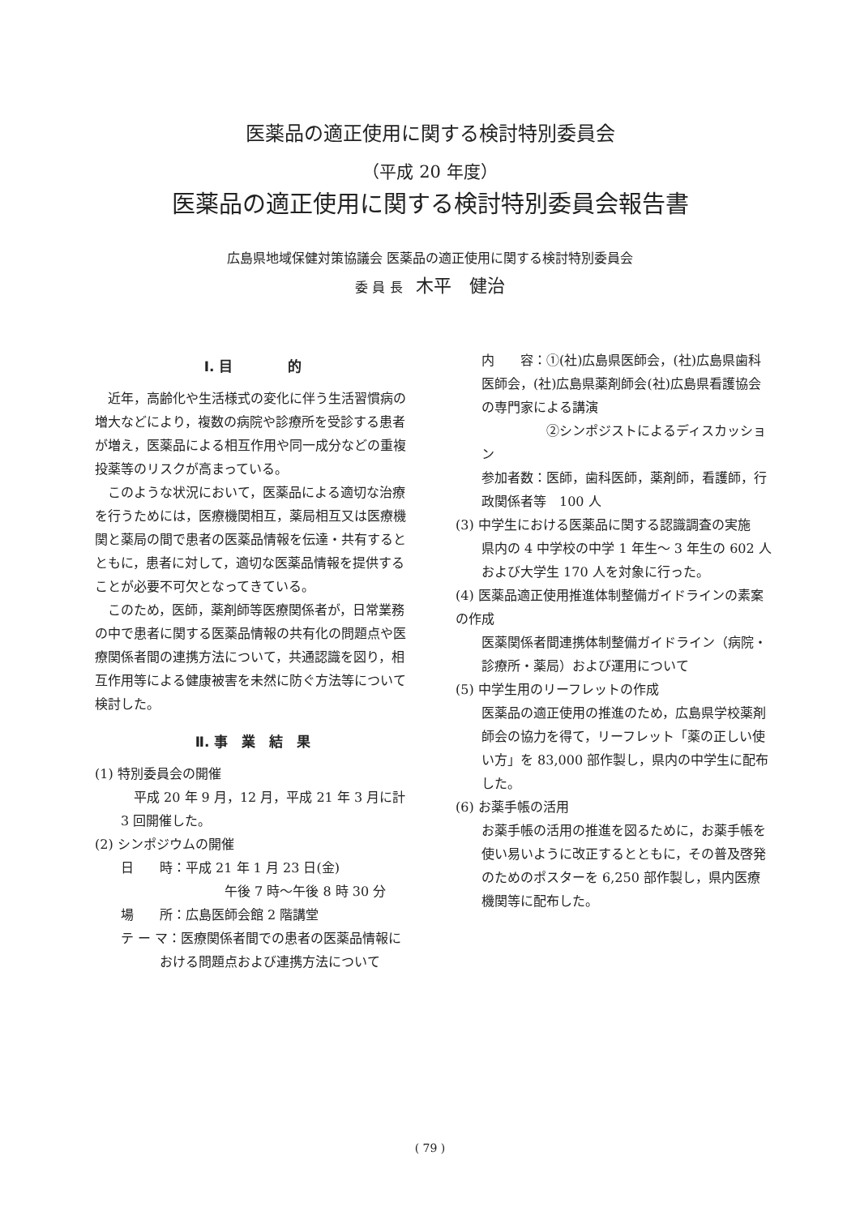医薬品の適正使用に関する検討特別委員会
（平成 20 年度）
医薬品の適正使用に関する検討特別委員会報告書
広島県地域保健対策協議会 医薬品の適正使用に関する検討特別委員会
委 員 長　木平　健治
Ⅰ. 目　　　　的
近年，高齢化や生活様式の変化に伴う生活習慣病の増大などにより，複数の病院や診療所を受診する患者が増え，医薬品による相互作用や同一成分などの重複投薬等のリスクが高まっている。
このような状況において，医薬品による適切な治療を行うためには，医療機関相互，薬局相互又は医療機関と薬局の間で患者の医薬品情報を伝達・共有するとともに，患者に対して，適切な医薬品情報を提供することが必要不可欠となってきている。
このため，医師，薬剤師等医療関係者が，日常業務の中で患者に関する医薬品情報の共有化の問題点や医療関係者間の連携方法について，共通認識を図り，相互作用等による健康被害を未然に防ぐ方法等について検討した。
Ⅱ. 事　業　結　果
(1) 特別委員会の開催
　平成 20 年 9 月，12 月，平成 21 年 3 月に計 3 回開催した。
(2) シンポジウムの開催
日　　時：平成 21 年 1 月 23 日(金)
　　　　　午後 7 時〜午後 8 時 30 分
場　　所：広島医師会館 2 階講堂
テ ー マ：医療関係者間での患者の医薬品情報における問題点および連携方法について
内　　容：①(社)広島県医師会，(社)広島県歯科医師会，(社)広島県薬剤師会(社)広島県看護協会の専門家による講演
　　　　　②シンポジストによるディスカッション
参加者数：医師，歯科医師，薬剤師，看護師，行政関係者等　100 人
(3) 中学生における医薬品に関する認識調査の実施
県内の 4 中学校の中学 1 年生〜 3 年生の 602 人および大学生 170 人を対象に行った。
(4) 医薬品適正使用推進体制整備ガイドラインの素案の作成
医薬関係者間連携体制整備ガイドライン（病院・診療所・薬局）および運用について
(5) 中学生用のリーフレットの作成
医薬品の適正使用の推進のため，広島県学校薬剤師会の協力を得て，リーフレット「薬の正しい使い方」を 83,000 部作製し，県内の中学生に配布した。
(6) お薬手帳の活用
お薬手帳の活用の推進を図るために，お薬手帳を使い易いように改正するとともに，その普及啓発のためのポスターを 6,250 部作製し，県内医療機関等に配布した。
( 79 )